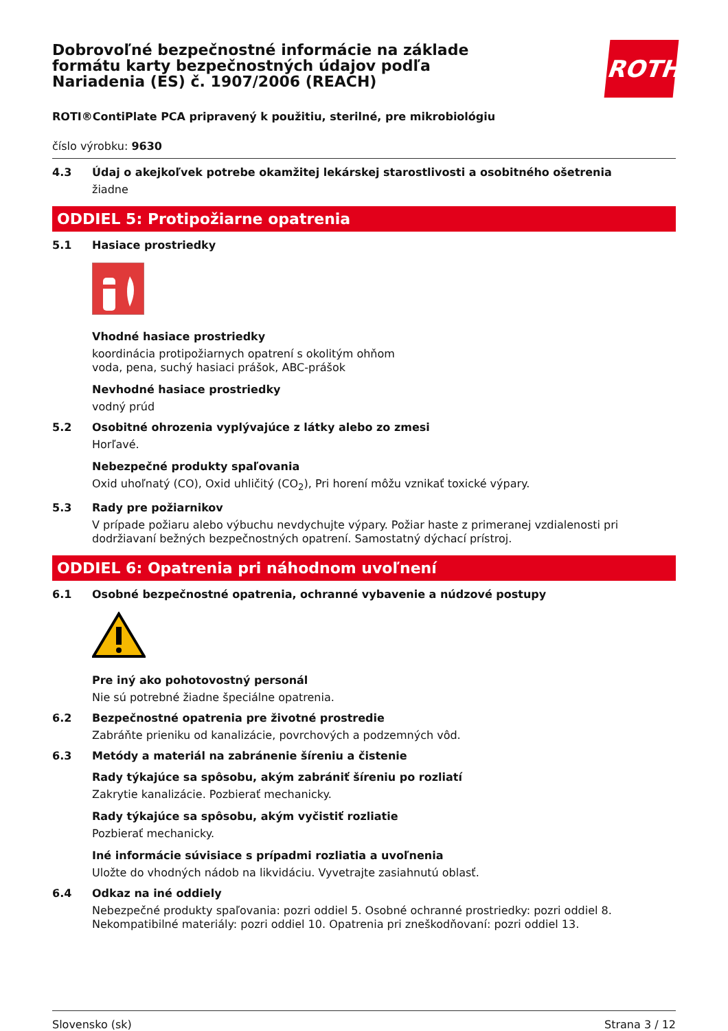Dobrovoľné bezpečnostné informácie na základe formátu karty bezpečnostných údajov podľa Nariadenia (ES) č. 1907/2006 (REACH)
ROTH
ROTI®ContiPlate PCA pripravený k použitiu, sterilné, pre mikrobiológiu
číslo výrobku: 9630
4.3 Údaj o akejkoľvek potrebe okamžitej lekárskej starostlivosti a osobitného ošetrenia
žiadne
ODDIEL 5: Protipožiarne opatrenia
5.1 Hasiace prostriedky
Vhodné hasiace prostriedky
koordinácia protipožiarnych opatrení s okolitým ohňom
voda, pena, suchý hasiaci prášok, ABC-prášok
Nevhodné hasiace prostriedky
vodný prúd
5.2 Osobitné ohrozenia vyplývajúce z látky alebo zo zmesi
Horľavé.
Nebezpečné produkty spaľovania
Oxid uhoľnatý (CO), Oxid uhličitý (CO<sub>2</sub>), Pri horení môžu vznikať toxické výpary.
5.3 Rady pre požiarnikov
V prípade požiaru alebo výbuchu nevdychujte výpary. Požiar haste z primeranej vzdialenosti pri dodržiavaní bežných bezpečnostných opatrení. Samostatný dýchací prístroj.
ODDIEL 6: Opatrenia pri náhodnom uvoľnení
6.1 Osobné bezpečnostné opatrenia, ochranné vybavenie a núdzové postupy
Pre iný ako pohotovostný personál
Nie sú potrebné žiadne špeciálne opatrenia.
6.2 Bezpečnostné opatrenia pre životné prostredie
Zabráňte prieniku od kanalizácie, povrchových a podzemných vôd.
6.3 Metódy a materiál na zabránenie šíreniu a čistenie
Rady týkajúce sa spôsobu, akým zabrániť šíreniu po rozliatí
Zakrytie kanalizácie. Pozbierať mechanicky.
Rady týkajúce sa spôsobu, akým vyčistiť rozliatie
Pozbierať mechanicky.
Iné informácie súvisiace s prípadmi rozliatia a uvoľnenia
Uložte do vhodných nádob na likvidáciu. Vyvetrajte zasiahnutú oblasť.
6.4 Odkaz na iné oddiely
Nebezpečné produkty spaľovania: pozri oddiel 5. Osobné ochranné prostriedky: pozri oddiel 8. Nekompatibilné materiály: pozri oddiel 10. Opatrenia pri zneškodňovaní: pozri oddiel 13.
Slovensko (sk) Strana 3 / 12